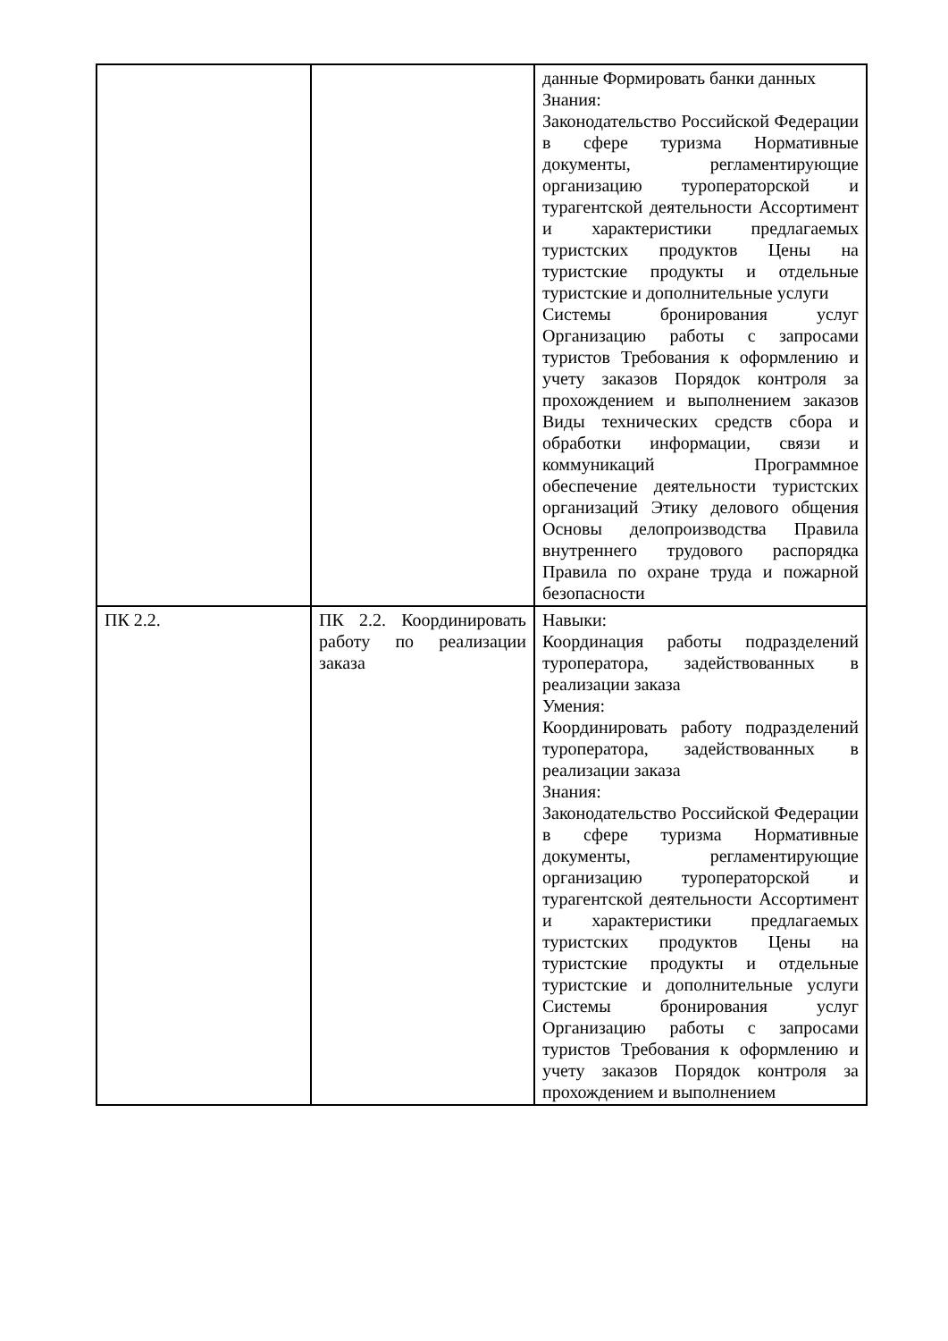| | | данные Формировать банки данных Знания: Законодательство Российской Федерации в сфере туризма Нормативные документы, регламентирующие организацию туроператорской и турагентской деятельности Ассортимент и характеристики предлагаемых туристских продуктов Цены на туристские продукты и отдельные туристские и дополнительные услуги Системы бронирования услуг Организацию работы с запросами туристов Требования к оформлению и учету заказов Порядок контроля за прохождением и выполнением заказов Виды технических средств сбора и обработки информации, связи и коммуникаций Программное обеспечение деятельности туристских организаций Этику делового общения Основы делопроизводства Правила внутреннего трудового распорядка Правила по охране труда и пожарной безопасности |
| ПК 2.2. | ПК 2.2. Координировать работу по реализации заказа | Навыки: Координация работы подразделений туроператора, задействованных в реализации заказа Умения: Координировать работу подразделений туроператора, задействованных в реализации заказа Знания: Законодательство Российской Федерации в сфере туризма Нормативные документы, регламентирующие организацию туроператорской и турагентской деятельности Ассортимент и характеристики предлагаемых туристских продуктов Цены на туристские продукты и отдельные туристские и дополнительные услуги Системы бронирования услуг Организацию работы с запросами туристов Требования к оформлению и учету заказов Порядок контроля за прохождением и выполнением |